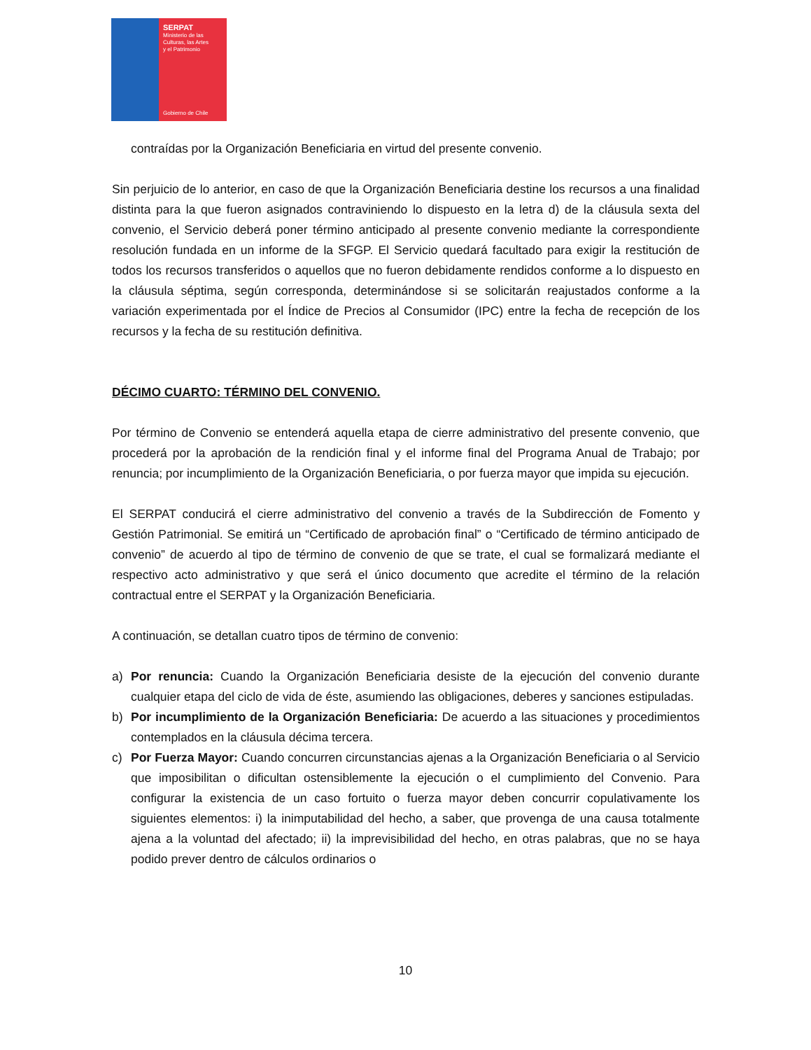SERPAT
Ministerio de las
Culturas, las Artes
y el Patrimonio
Gobierno de Chile
contraídas por la Organización Beneficiaria en virtud del presente convenio.
Sin perjuicio de lo anterior, en caso de que la Organización Beneficiaria destine los recursos a una finalidad distinta para la que fueron asignados contraviniendo lo dispuesto en la letra d) de la cláusula sexta del convenio, el Servicio deberá poner término anticipado al presente convenio mediante la correspondiente resolución fundada en un informe de la SFGP. El Servicio quedará facultado para exigir la restitución de todos los recursos transferidos o aquellos que no fueron debidamente rendidos conforme a lo dispuesto en la cláusula séptima, según corresponda, determinándose si se solicitarán reajustados conforme a la variación experimentada por el Índice de Precios al Consumidor (IPC) entre la fecha de recepción de los recursos y la fecha de su restitución definitiva.
DÉCIMO CUARTO: TÉRMINO DEL CONVENIO.
Por término de Convenio se entenderá aquella etapa de cierre administrativo del presente convenio, que procederá por la aprobación de la rendición final y el informe final del Programa Anual de Trabajo; por renuncia; por incumplimiento de la Organización Beneficiaria, o por fuerza mayor que impida su ejecución.
El SERPAT conducirá el cierre administrativo del convenio a través de la Subdirección de Fomento y Gestión Patrimonial. Se emitirá un “Certificado de aprobación final” o “Certificado de término anticipado de convenio” de acuerdo al tipo de término de convenio de que se trate, el cual se formalizará mediante el respectivo acto administrativo y que será el único documento que acredite el término de la relación contractual entre el SERPAT y la Organización Beneficiaria.
A continuación, se detallan cuatro tipos de término de convenio:
a) Por renuncia: Cuando la Organización Beneficiaria desiste de la ejecución del convenio durante cualquier etapa del ciclo de vida de éste, asumiendo las obligaciones, deberes y sanciones estipuladas.
b) Por incumplimiento de la Organización Beneficiaria: De acuerdo a las situaciones y procedimientos contemplados en la cláusula décima tercera.
c) Por Fuerza Mayor: Cuando concurren circunstancias ajenas a la Organización Beneficiaria o al Servicio que imposibilitan o dificultan ostensiblemente la ejecución o el cumplimiento del Convenio. Para configurar la existencia de un caso fortuito o fuerza mayor deben concurrir copulativamente los siguientes elementos: i) la inimputabilidad del hecho, a saber, que provenga de una causa totalmente ajena a la voluntad del afectado; ii) la imprevisibilidad del hecho, en otras palabras, que no se haya podido prever dentro de cálculos ordinarios o
10